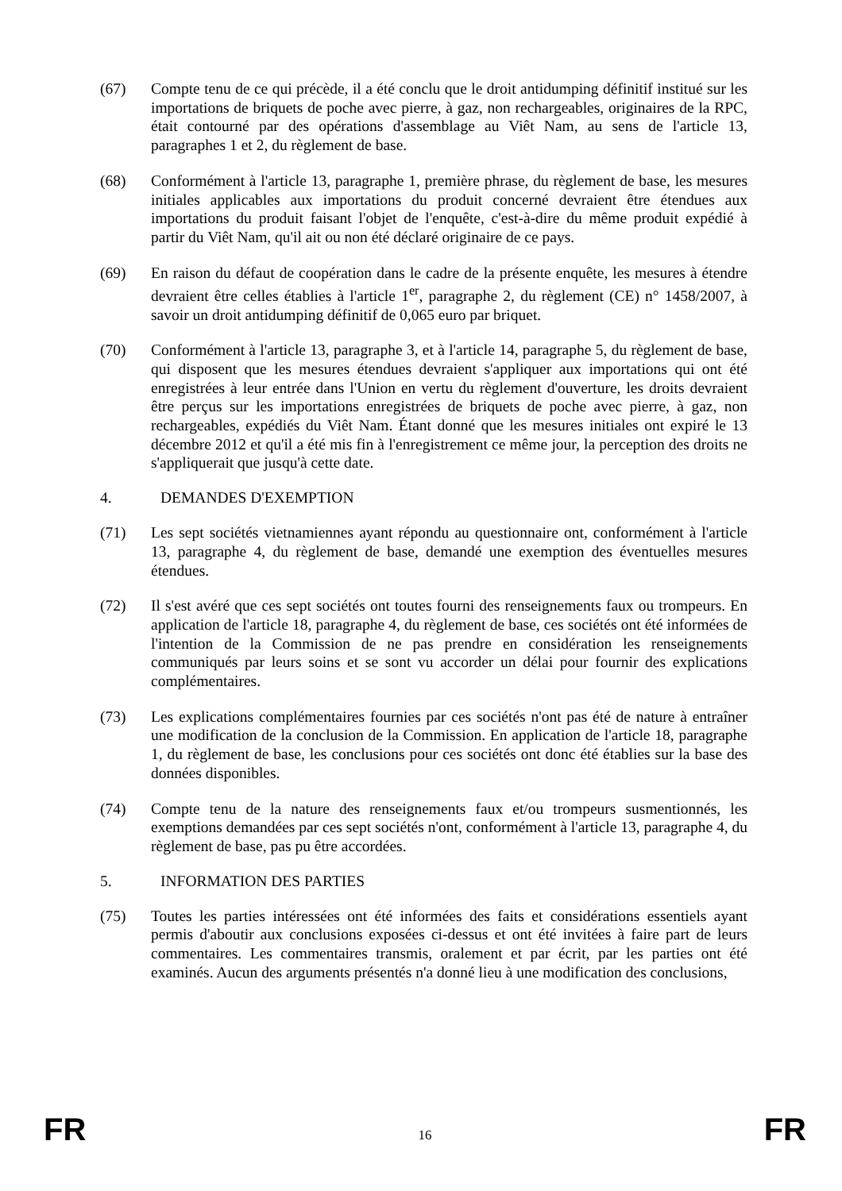(67) Compte tenu de ce qui précède, il a été conclu que le droit antidumping définitif institué sur les importations de briquets de poche avec pierre, à gaz, non rechargeables, originaires de la RPC, était contourné par des opérations d'assemblage au Viêt Nam, au sens de l'article 13, paragraphes 1 et 2, du règlement de base.
(68) Conformément à l'article 13, paragraphe 1, première phrase, du règlement de base, les mesures initiales applicables aux importations du produit concerné devraient être étendues aux importations du produit faisant l'objet de l'enquête, c'est-à-dire du même produit expédié à partir du Viêt Nam, qu'il ait ou non été déclaré originaire de ce pays.
(69) En raison du défaut de coopération dans le cadre de la présente enquête, les mesures à étendre devraient être celles établies à l'article 1<sup>er</sup>, paragraphe 2, du règlement (CE) n° 1458/2007, à savoir un droit antidumping définitif de 0,065 euro par briquet.
(70) Conformément à l'article 13, paragraphe 3, et à l'article 14, paragraphe 5, du règlement de base, qui disposent que les mesures étendues devraient s'appliquer aux importations qui ont été enregistrées à leur entrée dans l'Union en vertu du règlement d'ouverture, les droits devraient être perçus sur les importations enregistrées de briquets de poche avec pierre, à gaz, non rechargeables, expédiés du Viêt Nam. Étant donné que les mesures initiales ont expiré le 13 décembre 2012 et qu'il a été mis fin à l'enregistrement ce même jour, la perception des droits ne s'appliquerait que jusqu'à cette date.
4. DEMANDES D'EXEMPTION
(71) Les sept sociétés vietnamiennes ayant répondu au questionnaire ont, conformément à l'article 13, paragraphe 4, du règlement de base, demandé une exemption des éventuelles mesures étendues.
(72) Il s'est avéré que ces sept sociétés ont toutes fourni des renseignements faux ou trompeurs. En application de l'article 18, paragraphe 4, du règlement de base, ces sociétés ont été informées de l'intention de la Commission de ne pas prendre en considération les renseignements communiqués par leurs soins et se sont vu accorder un délai pour fournir des explications complémentaires.
(73) Les explications complémentaires fournies par ces sociétés n'ont pas été de nature à entraîner une modification de la conclusion de la Commission. En application de l'article 18, paragraphe 1, du règlement de base, les conclusions pour ces sociétés ont donc été établies sur la base des données disponibles.
(74) Compte tenu de la nature des renseignements faux et/ou trompeurs susmentionnés, les exemptions demandées par ces sept sociétés n'ont, conformément à l'article 13, paragraphe 4, du règlement de base, pas pu être accordées.
5. INFORMATION DES PARTIES
(75) Toutes les parties intéressées ont été informées des faits et considérations essentiels ayant permis d'aboutir aux conclusions exposées ci-dessus et ont été invitées à faire part de leurs commentaires. Les commentaires transmis, oralement et par écrit, par les parties ont été examinés. Aucun des arguments présentés n'a donné lieu à une modification des conclusions,
FR 16 FR